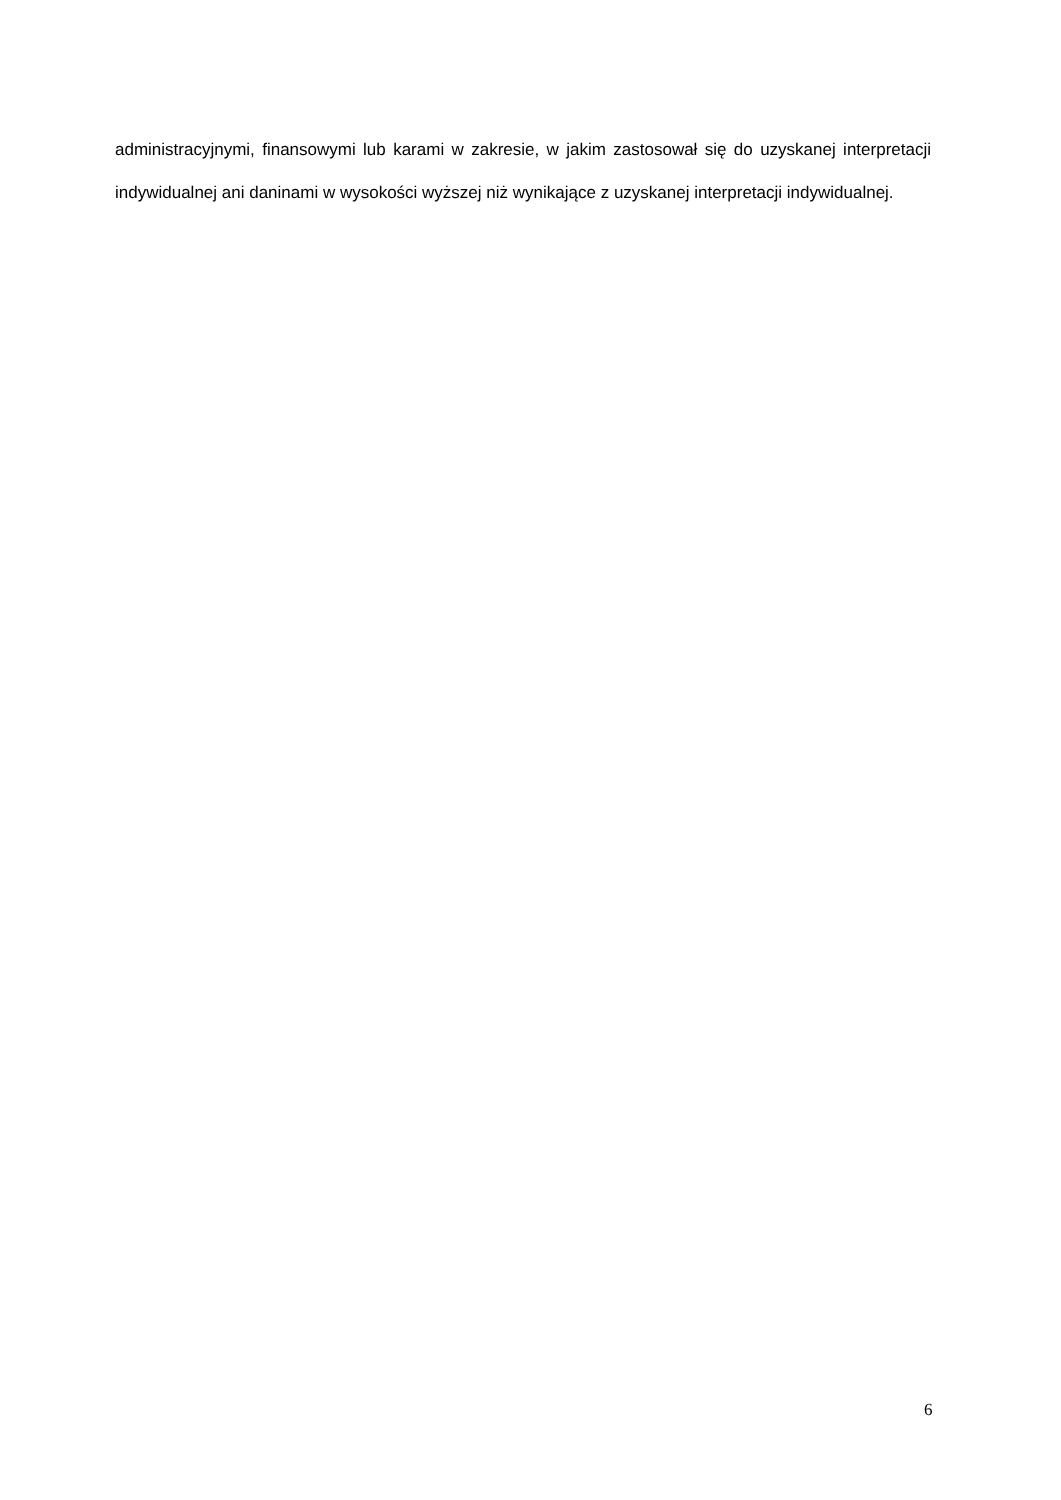administracyjnymi, finansowymi lub karami w zakresie, w jakim zastosował się do uzyskanej interpretacji indywidualnej ani daninami w wysokości wyższej niż wynikające z uzyskanej interpretacji indywidualnej.
6